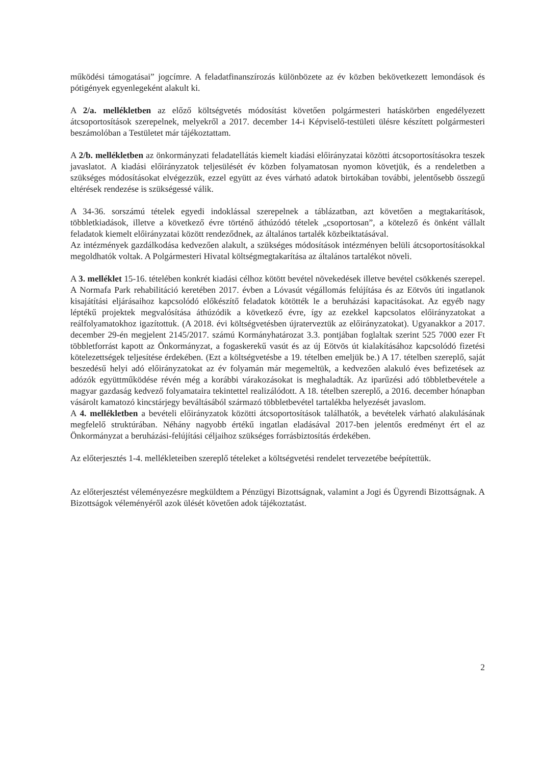működési támogatásai” jogcímre. A feladatfinanszírozás különbözete az év közben bekövetkezett lemondások és pótigények egyenlegeként alakult ki.
A 2/a. mellékletben az előző költségvetés módosítást követően polgármesteri hatáskörben engedélyezett átcsoportosítások szerepelnek, melyekről a 2017. december 14-i Képviselő-testületi ülésre készített polgármesteri beszámolóban a Testületet már tájékoztattam.
A 2/b. mellékletben az önkormányzati feladatellátás kiemelt kiadási előirányzatai közötti átcsoportosításokra teszek javaslatot. A kiadási előirányzatok teljesülését év közben folyamatosan nyomon követjük, és a rendeletben a szükséges módosításokat elvégezzük, ezzel együtt az éves várható adatok birtokában további, jelentősebb összegű eltérések rendezése is szükségessé válik.
A 34-36. sorszámú tételek egyedi indoklással szerepelnek a táblázatban, azt követően a megtakarítások, többletkiadások, illetve a következő évre történő áthúzódó tételek „csoportosan”, a kötelező és önként vállalt feladatok kiemelt előirányzatai között rendeződnek, az általános tartalék közbeiktatásával.
Az intézmények gazdálkodása kedvezően alakult, a szükséges módosítások intézményen belüli átcsoportosításokkal megoldhatók voltak. A Polgármesteri Hivatal költségmegtakarítása az általános tartalékot növeli.
A 3. melléklet 15-16. tételében konkrét kiadási célhoz kötött bevétel növekedések illetve bevétel csökkenés szerepel. A Normafa Park rehabilitáció keretében 2017. évben a Lóvasút végállomás felújítása és az Eötvös úti ingatlanok kisajátítási eljárásaihoz kapcsolódó előkészítő feladatok kötötték le a beruházási kapacitásokat. Az egyéb nagy léptékű projektek megvalósítása áthúzódik a következő évre, így az ezekkel kapcsolatos előirányzatokat a reálfolyamatokhoz igazítottuk. (A 2018. évi költségvetésben újraterveztük az előirányzatokat). Ugyanakkor a 2017. december 29-én megjelent 2145/2017. számú Kormányhatározat 3.3. pontjában foglaltak szerint 525 7000 ezer Ft többletforrást kapott az Önkormányzat, a fogaskerekű vasút és az új Eötvös út kialakításához kapcsolódó fizetési kötelezettségek teljesítése érdekében. (Ezt a költségvetésbe a 19. tételben emeljük be.) A 17. tételben szereplő, saját beszedésű helyi adó előirányzatokat az év folyamán már megemeltük, a kedvezően alakuló éves befizetések az adózók együttműködése révén még a korábbi várakozásokat is meghaladták. Az iparűzési adó többletbevétele a magyar gazdaság kedvező folyamataira tekintettel realizálódott. A 18. tételben szereplő, a 2016. december hónapban vásárolt kamatozó kincstárjegy beváltásából származó többletbevétel tartalékba helyezését javaslom.
A 4. mellékletben a bevételi előirányzatok közötti átcsoportosítások találhatók, a bevételek várható alakulásának megfelelő struktúrában. Néhány nagyobb értékű ingatlan eladásával 2017-ben jelentős eredményt ért el az Önkormányzat a beruházási-felújítási céljaihoz szükséges forrásbiztosítás érdekében.
Az előterjesztés 1-4. mellékleteiben szereplő tételeket a költségvetési rendelet tervezetébe beépítettük.
Az előterjesztést véleményezésre megküldtem a Pénzügyi Bizottságnak, valamint a Jogi és Ügyrendi Bizottságnak. A Bizottságok véleményéről azok ülését követően adok tájékoztatást.
2